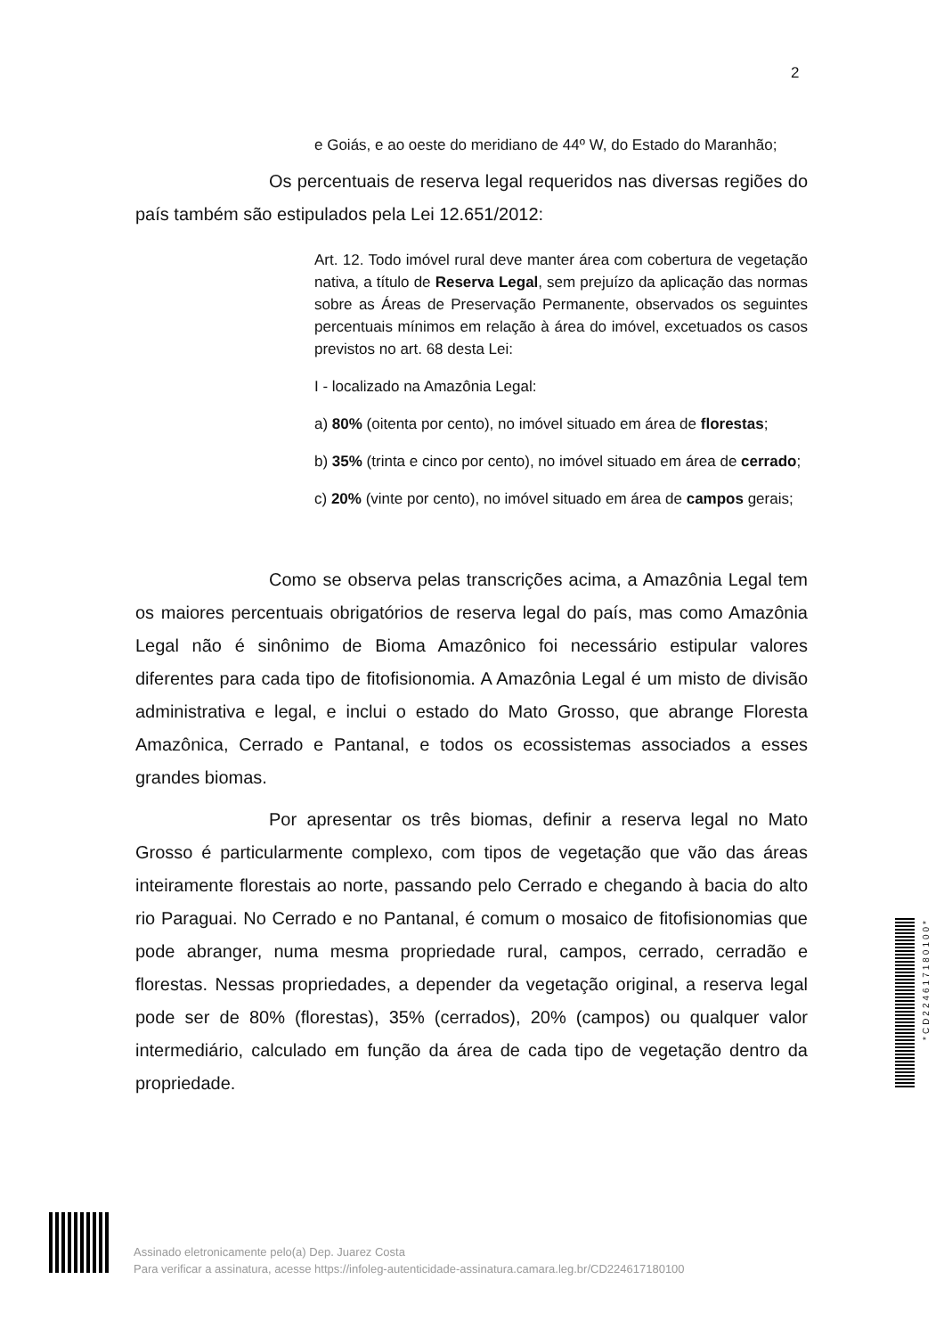2
e Goiás, e ao oeste do meridiano de 44º W, do Estado do Maranhão;
Os percentuais de reserva legal requeridos nas diversas regiões do país também são estipulados pela Lei 12.651/2012:
Art. 12. Todo imóvel rural deve manter área com cobertura de vegetação nativa, a título de Reserva Legal, sem prejuízo da aplicação das normas sobre as Áreas de Preservação Permanente, observados os seguintes percentuais mínimos em relação à área do imóvel, excetuados os casos previstos no art. 68 desta Lei:
I - localizado na Amazônia Legal:
a) 80% (oitenta por cento), no imóvel situado em área de florestas;
b) 35% (trinta e cinco por cento), no imóvel situado em área de cerrado;
c) 20% (vinte por cento), no imóvel situado em área de campos gerais;
Como se observa pelas transcrições acima, a Amazônia Legal tem os maiores percentuais obrigatórios de reserva legal do país, mas como Amazônia Legal não é sinônimo de Bioma Amazônico foi necessário estipular valores diferentes para cada tipo de fitofisionomia. A Amazônia Legal é um misto de divisão administrativa e legal, e inclui o estado do Mato Grosso, que abrange Floresta Amazônica, Cerrado e Pantanal, e todos os ecossistemas associados a esses grandes biomas.
Por apresentar os três biomas, definir a reserva legal no Mato Grosso é particularmente complexo, com tipos de vegetação que vão das áreas inteiramente florestais ao norte, passando pelo Cerrado e chegando à bacia do alto rio Paraguai. No Cerrado e no Pantanal, é comum o mosaico de fitofisionomias que pode abranger, numa mesma propriedade rural, campos, cerrado, cerradão e florestas. Nessas propriedades, a depender da vegetação original, a reserva legal pode ser de 80% (florestas), 35% (cerrados), 20% (campos) ou qualquer valor intermediário, calculado em função da área de cada tipo de vegetação dentro da propriedade.
Assinado eletronicamente pelo(a) Dep. Juarez Costa
Para verificar a assinatura, acesse https://infoleg-autenticidade-assinatura.camara.leg.br/CD224617180100
*CD224617180100*